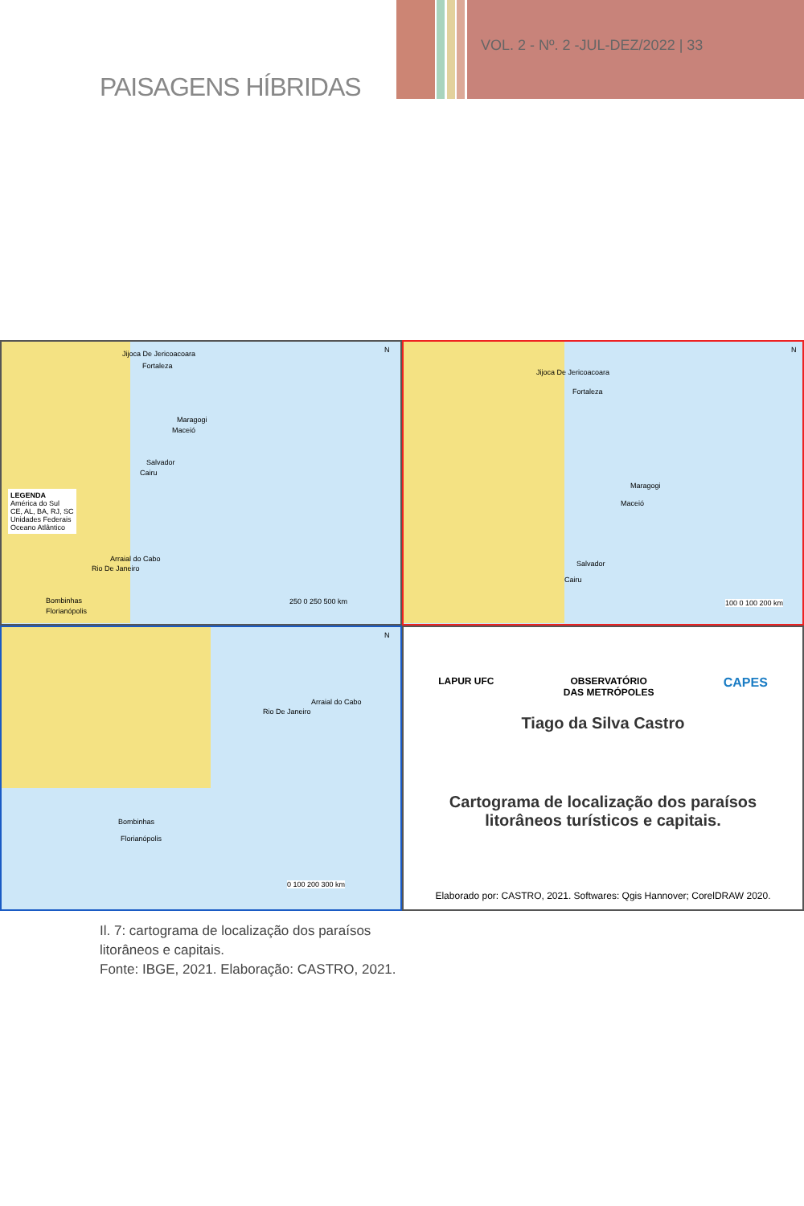PAISAGENS HÍBRIDAS
VOL. 2 - Nº. 2 -JUL-DEZ/2022 | 33
Jijoca De Jericoacoara
Fortaleza
Maragogi
Maceió
Salvador
Cairu
LEGENDA
América do Sul
CE, AL, BA, RJ, SC
Unidades Federais
Oceano Atlântico
Arraial do Cabo
Rio De Janeiro
Bombinhas
Florianópolis
250 0 250 500 km
N
Jijoca De Jericoacoara
Fortaleza
Maragogi
Maceió
Salvador
Cairu
100 0 100 200 km
N
Arraial do Cabo
Rio De Janeiro
Bombinhas
Florianópolis
0 100 200 300 km
N
LAPUR UFC OBSERVATÓRIO
DAS METRÓPOLES CAPES
Tiago da Silva Castro
Cartograma de localização dos paraísos
litorâneos turísticos e capitais.
Elaborado por: CASTRO, 2021. Softwares: Qgis Hannover; CorelDRAW 2020.
Il. 7: cartograma de localização dos paraísos
litorâneos e capitais.
Fonte: IBGE, 2021. Elaboração: CASTRO, 2021.